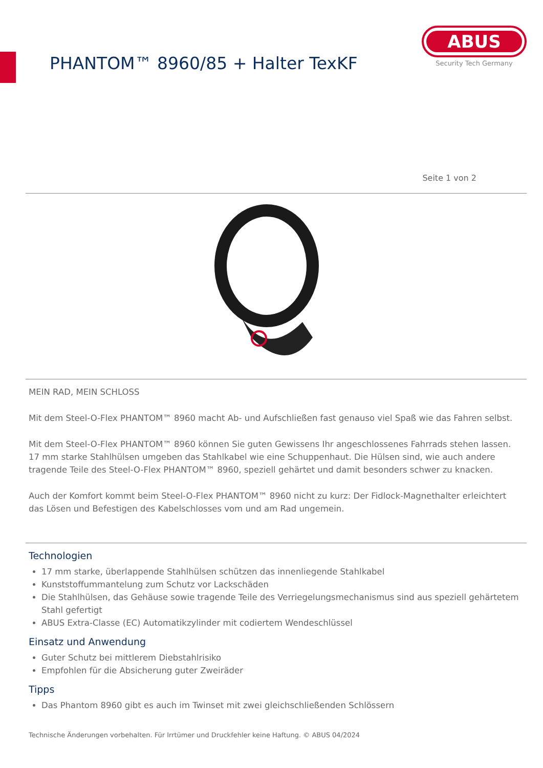PHANTOM™ 8960/85 + Halter TexKF
ABUS
Security Tech Germany
Seite 1 von 2
MEIN RAD, MEIN SCHLOSS
Mit dem Steel-O-Flex PHANTOM™ 8960 macht Ab- und Aufschließen fast genauso viel Spaß wie das Fahren selbst.
Mit dem Steel-O-Flex PHANTOM™ 8960 können Sie guten Gewissens Ihr angeschlossenes Fahrrads stehen lassen. 17 mm starke Stahlhülsen umgeben das Stahlkabel wie eine Schuppenhaut. Die Hülsen sind, wie auch andere tragende Teile des Steel-O-Flex PHANTOM™ 8960, speziell gehärtet und damit besonders schwer zu knacken.
Auch der Komfort kommt beim Steel-O-Flex PHANTOM™ 8960 nicht zu kurz: Der Fidlock-Magnethalter erleichtert das Lösen und Befestigen des Kabelschlosses vom und am Rad ungemein.
Technologien
17 mm starke, überlappende Stahlhülsen schützen das innenliegende Stahlkabel
Kunststoffummantelung zum Schutz vor Lackschäden
Die Stahlhülsen, das Gehäuse sowie tragende Teile des Verriegelungsmechanismus sind aus speziell gehärtetem Stahl gefertigt
ABUS Extra-Classe (EC) Automatikzylinder mit codiertem Wendeschlüssel
Einsatz und Anwendung
Guter Schutz bei mittlerem Diebstahlrisiko
Empfohlen für die Absicherung guter Zweiräder
Tipps
Das Phantom 8960 gibt es auch im Twinset mit zwei gleichschließenden Schlössern
Technische Änderungen vorbehalten. Für Irrtümer und Druckfehler keine Haftung. © ABUS 04/2024